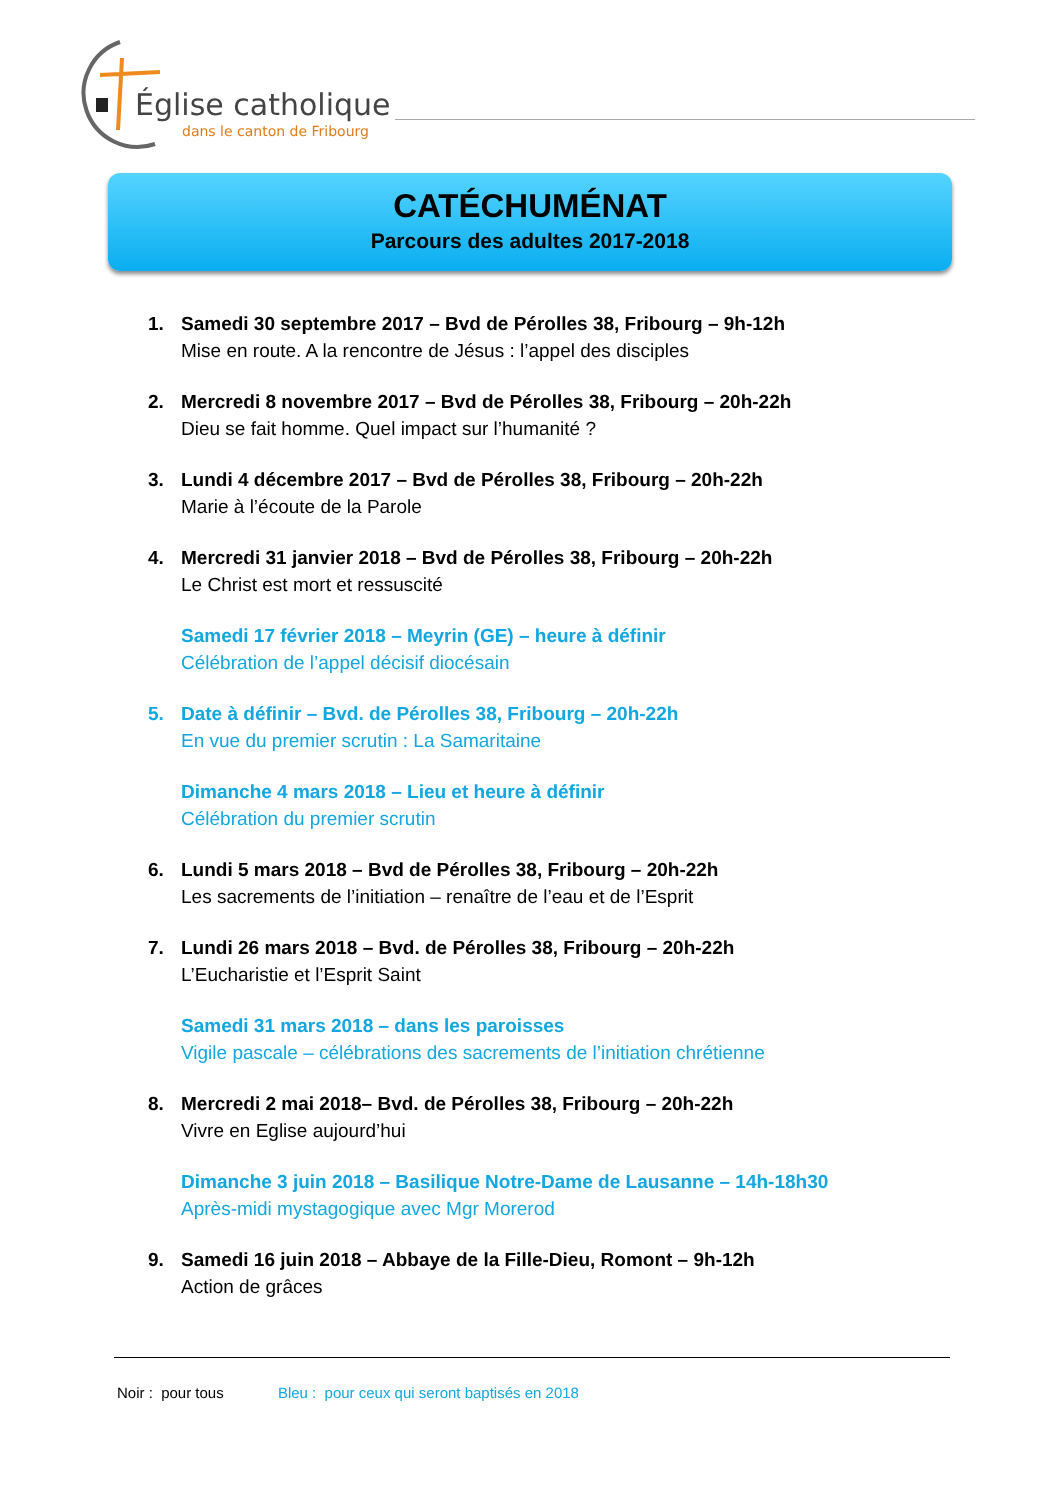Église catholique
dans le canton de Fribourg
CATÉCHUMÉNAT
Parcours des adultes 2017-2018
1. Samedi 30 septembre 2017 – Bvd de Pérolles 38, Fribourg – 9h-12h
Mise en route. A la rencontre de Jésus : l’appel des disciples
2. Mercredi 8 novembre 2017 – Bvd de Pérolles 38, Fribourg – 20h-22h
Dieu se fait homme. Quel impact sur l’humanité ?
3. Lundi 4 décembre 2017 – Bvd de Pérolles 38, Fribourg – 20h-22h
Marie à l’écoute de la Parole
4. Mercredi 31 janvier 2018 – Bvd de Pérolles 38, Fribourg – 20h-22h
Le Christ est mort et ressuscité
Samedi 17 février 2018 – Meyrin (GE) – heure à définir
Célébration de l’appel décisif diocésain
5. Date à définir – Bvd. de Pérolles 38, Fribourg – 20h-22h
En vue du premier scrutin : La Samaritaine
Dimanche 4 mars 2018 – Lieu et heure à définir
Célébration du premier scrutin
6. Lundi 5 mars 2018 – Bvd de Pérolles 38, Fribourg – 20h-22h
Les sacrements de l’initiation – renaître de l’eau et de l’Esprit
7. Lundi 26 mars 2018 – Bvd. de Pérolles 38, Fribourg – 20h-22h
L’Eucharistie et l’Esprit Saint
Samedi 31 mars 2018 – dans les paroisses
Vigile pascale – célébrations des sacrements de l’initiation chrétienne
8. Mercredi 2 mai 2018– Bvd. de Pérolles 38, Fribourg – 20h-22h
Vivre en Eglise aujourd’hui
Dimanche 3 juin 2018 – Basilique Notre-Dame de Lausanne – 14h-18h30
Après-midi mystagogique avec Mgr Morerod
9. Samedi 16 juin 2018 – Abbaye de la Fille-Dieu, Romont – 9h-12h
Action de grâces
Noir : pour tous Bleu : pour ceux qui seront baptisés en 2018